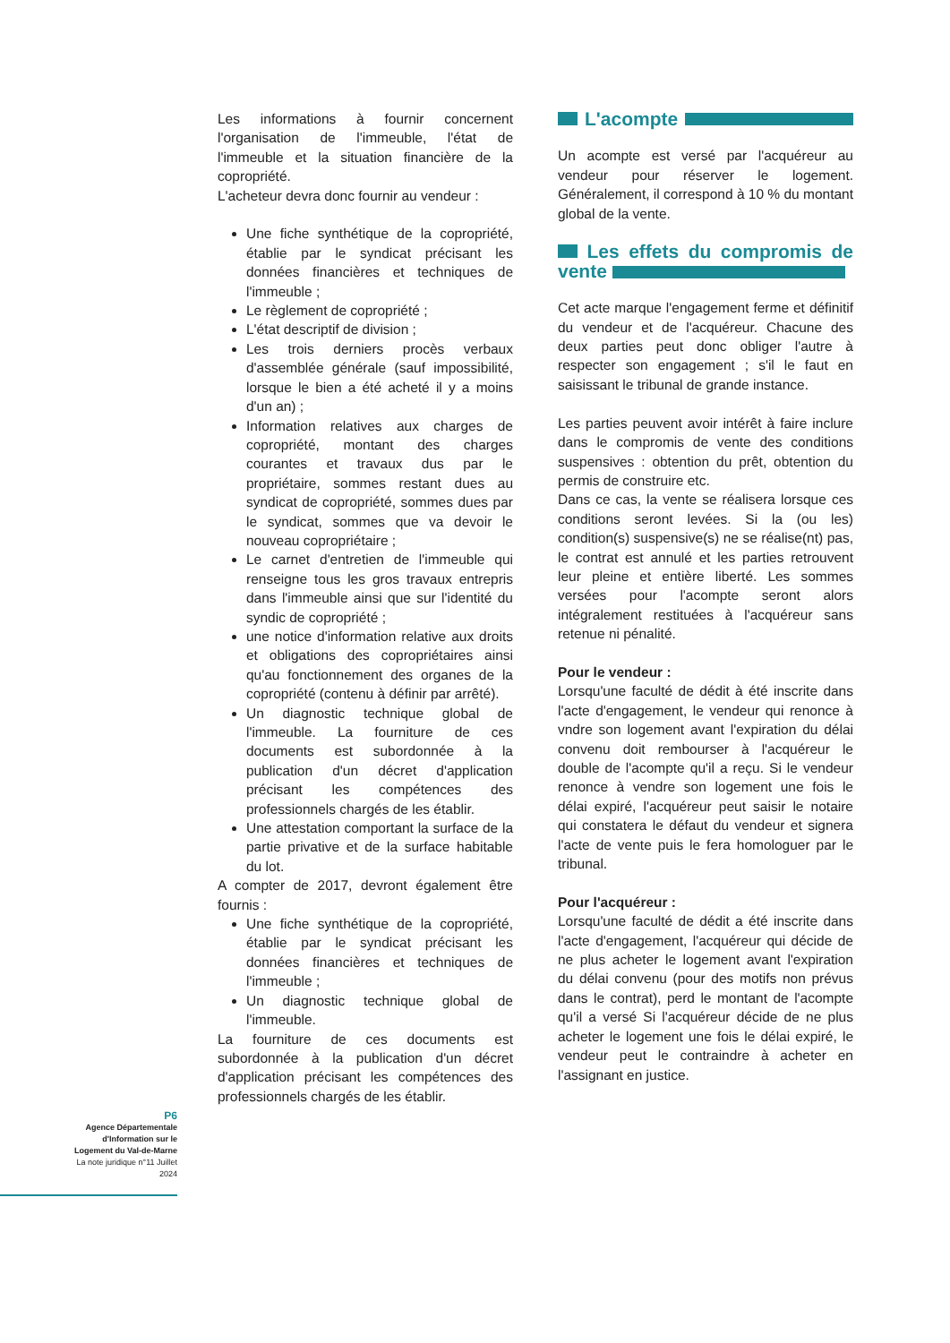Les informations à fournir concernent l'organisation de l'immeuble, l'état de l'immeuble et la situation financière de la copropriété.
L'acheteur devra donc fournir au vendeur :
Une fiche synthétique de la copropriété, établie par le syndicat précisant les données financières et techniques de l'immeuble ;
Le règlement de copropriété ;
L'état descriptif de division ;
Les trois derniers procès verbaux d'assemblée générale (sauf impossibilité, lorsque le bien a été acheté il y a moins d'un an) ;
Information relatives aux charges de copropriété, montant des charges courantes et travaux dus par le propriétaire, sommes restant dues au syndicat de copropriété, sommes dues par le syndicat, sommes que va devoir le nouveau copropriétaire ;
Le carnet d'entretien de l'immeuble qui renseigne tous les gros travaux entrepris dans l'immeuble ainsi que sur l'identité du syndic de copropriété ;
une notice d'information relative aux droits et obligations des copropriétaires ainsi qu'au fonctionnement des organes de la copropriété (contenu à définir par arrêté).
Un diagnostic technique global de l'immeuble. La fourniture de ces documents est subordonnée à la publication d'un décret d'application précisant les compétences des professionnels chargés de les établir.
Une attestation comportant la surface de la partie privative et de la surface habitable du lot.
A compter de 2017, devront également être fournis :
Une fiche synthétique de la copropriété, établie par le syndicat précisant les données financières et techniques de l'immeuble ;
Un diagnostic technique global de l'immeuble.
La fourniture de ces documents est subordonnée à la publication d'un décret d'application précisant les compétences des professionnels chargés de les établir.
L'acompte
Un acompte est versé par l'acquéreur au vendeur pour réserver le logement. Généralement, il correspond à 10 % du montant global de la vente.
Les effets du compromis de vente
Cet acte marque l'engagement ferme et définitif du vendeur et de l'acquéreur. Chacune des deux parties peut donc obliger l'autre à respecter son engagement ; s'il le faut en saisissant le tribunal de grande instance.
Les parties peuvent avoir intérêt à faire inclure dans le compromis de vente des conditions suspensives : obtention du prêt, obtention du permis de construire etc.
Dans ce cas, la vente se réalisera lorsque ces conditions seront levées. Si la (ou les) condition(s) suspensive(s) ne se réalise(nt) pas, le contrat est annulé et les parties retrouvent leur pleine et entière liberté. Les sommes versées pour l'acompte seront alors intégralement restituées à l'acquéreur sans retenue ni pénalité.
Pour le vendeur :
Lorsqu'une faculté de dédit à été inscrite dans l'acte d'engagement, le vendeur qui renonce à vndre son logement avant l'expiration du délai convenu doit rembourser à l'acquéreur le double de l'acompte qu'il a reçu. Si le vendeur renonce à vendre son logement une fois le délai expiré, l'acquéreur peut saisir le notaire qui constatera le défaut du vendeur et signera l'acte de vente puis le fera homologuer par le tribunal.
Pour l'acquéreur :
Lorsqu'une faculté de dédit a été inscrite dans l'acte d'engagement, l'acquéreur qui décide de ne plus acheter le logement avant l'expiration du délai convenu (pour des motifs non prévus dans le contrat), perd le montant de l'acompte qu'il a versé Si l'acquéreur décide de ne plus acheter le logement une fois le délai expiré, le vendeur peut le contraindre à acheter en l'assignant en justice.
P6
Agence Départementale
d'Information sur le
Logement du Val-de-Marne
La note juridique n°11 Juillet
2024